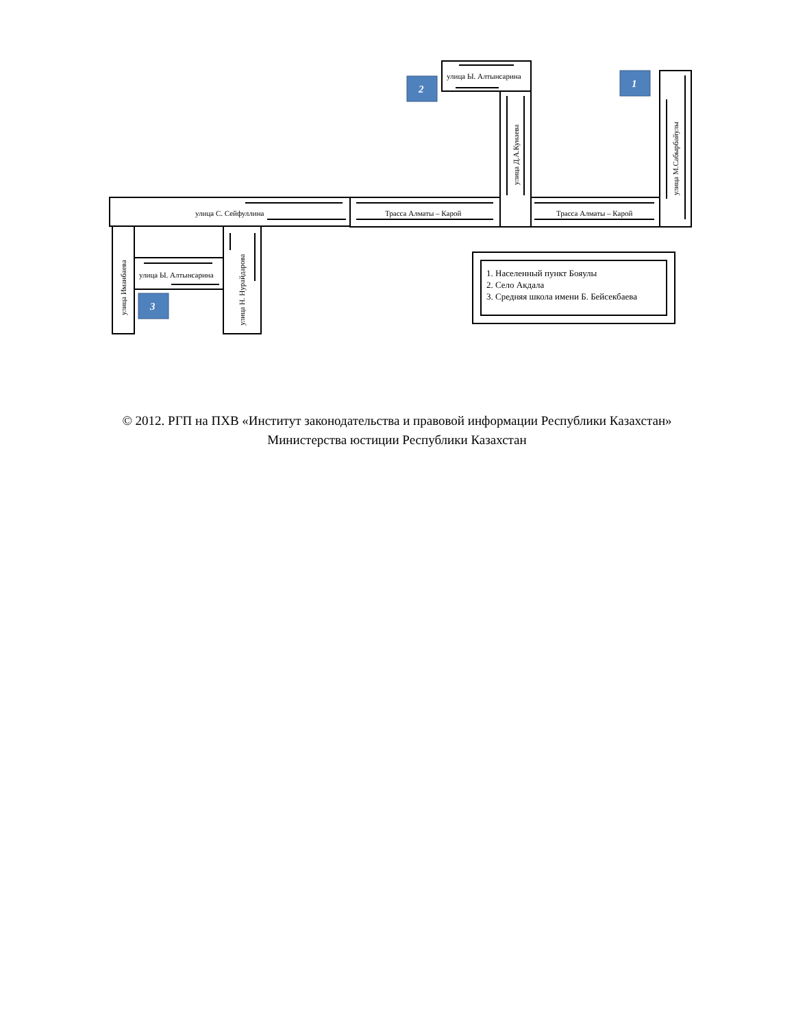2
1
3
улица Ы. Алтынсарина
улица С. Сейфуллина
Трасса Алматы – Карой
Трасса Алматы – Карой
улица Ы. Алтынсарина
улица Д.А.Кунаева
улица М.Сабырбайулы
улица Иманбаева
улица Н. Нурайдарова
1. Населенный пункт Бояулы
2. Село Акдала
3. Средняя школа имени Б. Бейсекбаева
© 2012. РГП на ПХВ «Институт законодательства и правовой информации Республики Казахстан»
Министерства юстиции Республики Казахстан